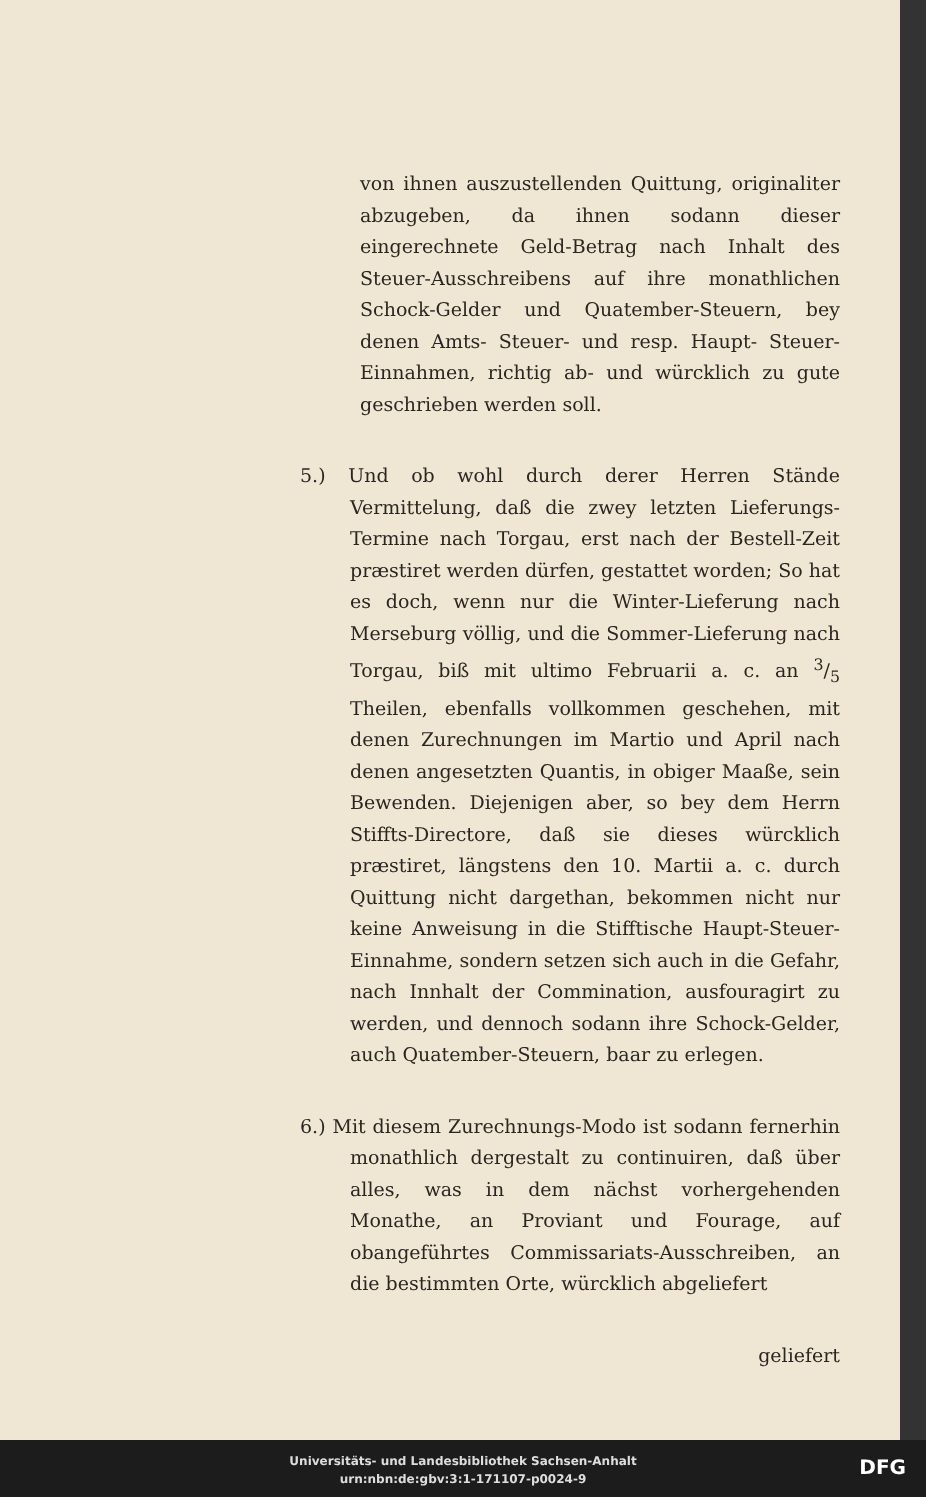von ihnen auszustellenden Quittung, originaliter abzugeben, da ihnen sodann dieser eingerechnete Geld-Betrag nach Inhalt des Steuer-Ausschreibens auf ihre monathlichen Schock-Gelder und Quatember-Steuern, bey denen Amts- Steuer- und resp. Haupt- Steuer-Einnahmen, richtig ab- und würcklich zu gute geschrieben werden soll.
5.) Und ob wohl durch derer Herren Stände Vermittelung, daß die zwey letzten Lieferungs-Termine nach Torgau, erst nach der Bestell-Zeit præstiret werden dürfen, gestattet worden; So hat es doch, wenn nur die Winter-Lieferung nach Merseburg völlig, und die Sommer-Lieferung nach Torgau, biß mit ultimo Februarii a. c. an 3/5 Theilen, ebenfalls vollkommen geschehen, mit denen Zurechnungen im Martio und April nach denen angesetzten Quantis, in obiger Maaße, sein Bewenden. Diejenigen aber, so bey dem Herrn Stiffts-Directore, daß sie dieses würcklich præstiret, längstens den 10. Martii a. c. durch Quittung nicht dargethan, bekommen nicht nur keine Anweisung in die Stifftische Haupt-Steuer-Einnahme, sondern setzen sich auch in die Gefahr, nach Innhalt der Commination, ausfouragirt zu werden, und dennoch sodann ihre Schock-Gelder, auch Quatember-Steuern, baar zu erlegen.
6.) Mit diesem Zurechnungs-Modo ist sodann fernerhin monathlich dergestalt zu continuiren, daß über alles, was in dem nächst vorhergehenden Monathe, an Proviant und Fourage, auf obangeführtes Commissariats-Ausschreiben, an die bestimmten Orte, würcklich abgeliefert
geliefert
Universitäts- und Landesbibliothek Sachsen-Anhalt
urn:nbn:de:gbv:3:1-171107-p0024-9
DFG